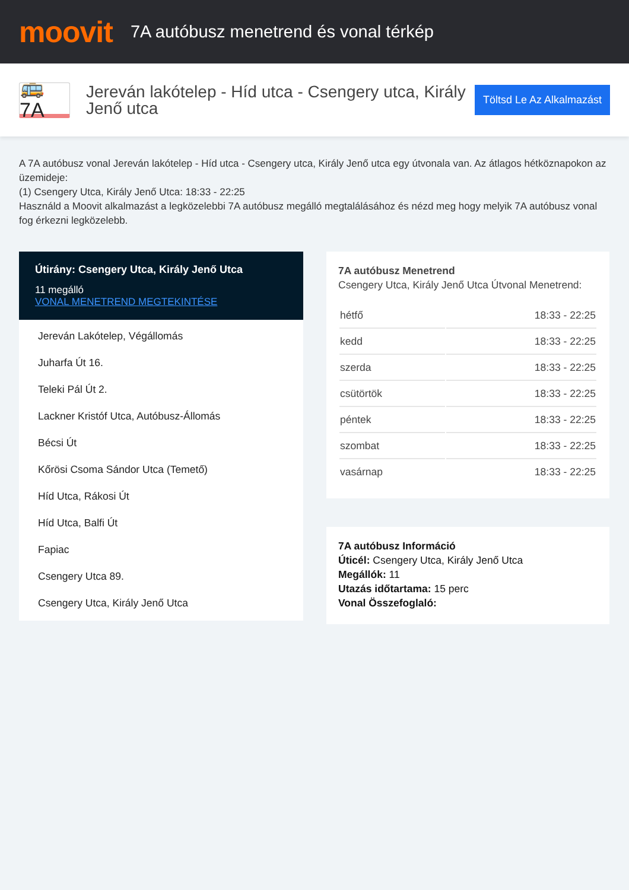moovit
7A autóbusz menetrend és vonal térkép
🚌 7A
Jereván lakótelep - Híd utca - Csengery utca, Király Jenő utca
Töltsd Le Az Alkalmazást
A 7A autóbusz vonal Jereván lakótelep - Híd utca - Csengery utca, Király Jenő utca egy útvonala van. Az átlagos hétköznapokon az üzemideje:
(1) Csengery Utca, Király Jenő Utca: 18:33 - 22:25
Használd a Moovit alkalmazást a legközelebbi 7A autóbusz megálló megtalálásához és nézd meg hogy melyik 7A autóbusz vonal fog érkezni legközelebb.
Útirány: Csengery Utca, Király Jenő Utca
11 megálló
VONAL MENETREND MEGTEKINTÉSE
Jereván Lakótelep, Végállomás
Juharfa Út 16.
Teleki Pál Út 2.
Lackner Kristóf Utca, Autóbusz-Állomás
Bécsi Út
Kőrösi Csoma Sándor Utca (Temető)
Híd Utca, Rákosi Út
Híd Utca, Balfi Út
Fapiac
Csengery Utca 89.
Csengery Utca, Király Jenő Utca
7A autóbusz Menetrend
Csengery Utca, Király Jenő Utca Útvonal Menetrend:
| hétfő | 18:33 - 22:25 |
| kedd | 18:33 - 22:25 |
| szerda | 18:33 - 22:25 |
| csütörtök | 18:33 - 22:25 |
| péntek | 18:33 - 22:25 |
| szombat | 18:33 - 22:25 |
| vasárnap | 18:33 - 22:25 |
7A autóbusz Információ
Úticél: Csengery Utca, Király Jenő Utca
Megállók: 11
Utazás időtartama: 15 perc
Vonal Összefoglaló: